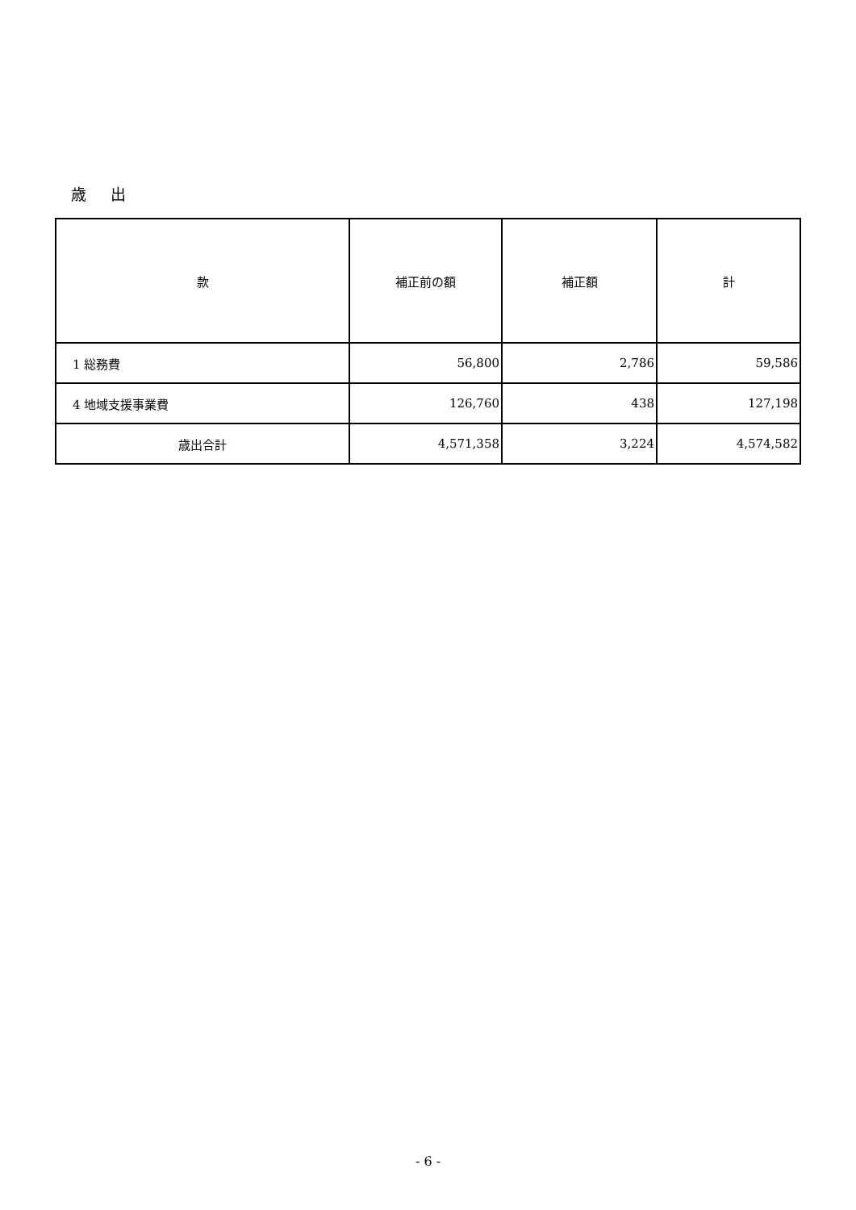歳 出
| 款 | 補正前の額 | 補正額 | 計 |
| --- | --- | --- | --- |
| 1 総務費 | 56,800 | 2,786 | 59,586 |
| 4 地域支援事業費 | 126,760 | 438 | 127,198 |
| 歳出合計 | 4,571,358 | 3,224 | 4,574,582 |
- 6 -